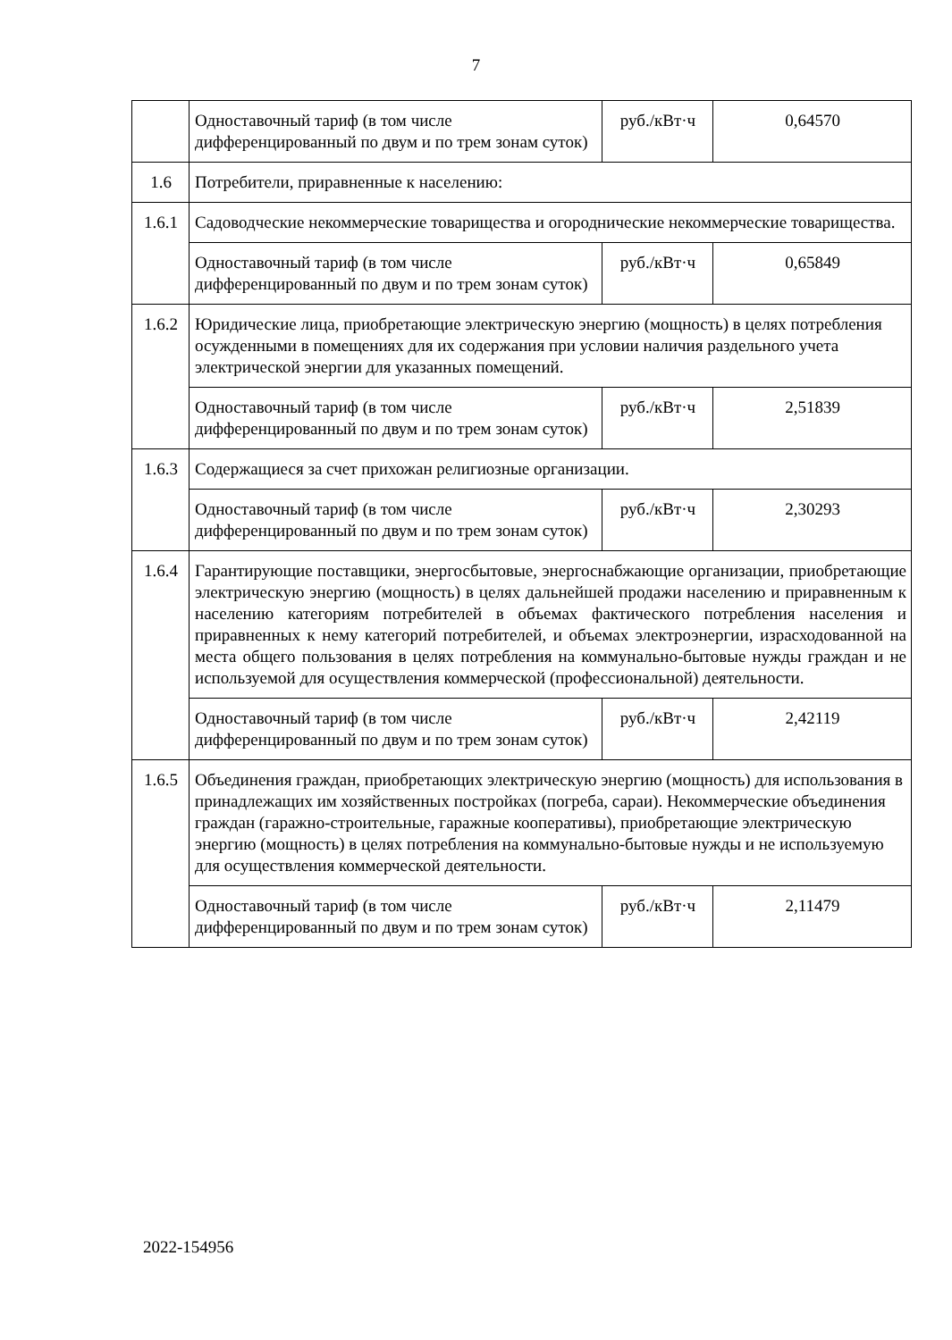7
| | Одноставочный тариф (в том числе дифференцированный по двум и по трем зонам суток) | руб./кВт·ч | 0,64570 |
| 1.6 | Потребители, приравненные к населению: | | |
| 1.6.1 | Садоводческие некоммерческие товарищества и огороднические некоммерческие товарищества. | | |
| | Одноставочный тариф (в том числе дифференцированный по двум и по трем зонам суток) | руб./кВт·ч | 0,65849 |
| 1.6.2 | Юридические лица, приобретающие электрическую энергию (мощность) в целях потребления осужденными в помещениях для их содержания при условии наличия раздельного учета электрической энергии для указанных помещений. | | |
| | Одноставочный тариф (в том числе дифференцированный по двум и по трем зонам суток) | руб./кВт·ч | 2,51839 |
| 1.6.3 | Содержащиеся за счет прихожан религиозные организации. | | |
| | Одноставочный тариф (в том числе дифференцированный по двум и по трем зонам суток) | руб./кВт·ч | 2,30293 |
| 1.6.4 | Гарантирующие поставщики, энергосбытовые, энергоснабжающие организации, приобретающие электрическую энергию (мощность) в целях дальнейшей продажи населению и приравненным к населению категориям потребителей в объемах фактического потребления населения и приравненных к нему категорий потребителей, и объемах электроэнергии, израсходованной на места общего пользования в целях потребления на коммунально-бытовые нужды граждан и не используемой для осуществления коммерческой (профессиональной) деятельности. | | |
| | Одноставочный тариф (в том числе дифференцированный по двум и по трем зонам суток) | руб./кВт·ч | 2,42119 |
| 1.6.5 | Объединения граждан, приобретающих электрическую энергию (мощность) для использования в принадлежащих им хозяйственных постройках (погреба, сараи). Некоммерческие объединения граждан (гаражно-строительные, гаражные кооперативы), приобретающие электрическую энергию (мощность) в целях потребления на коммунально-бытовые нужды и не используемую для осуществления коммерческой деятельности. | | |
| | Одноставочный тариф (в том числе дифференцированный по двум и по трем зонам суток) | руб./кВт·ч | 2,11479 |
2022-154956